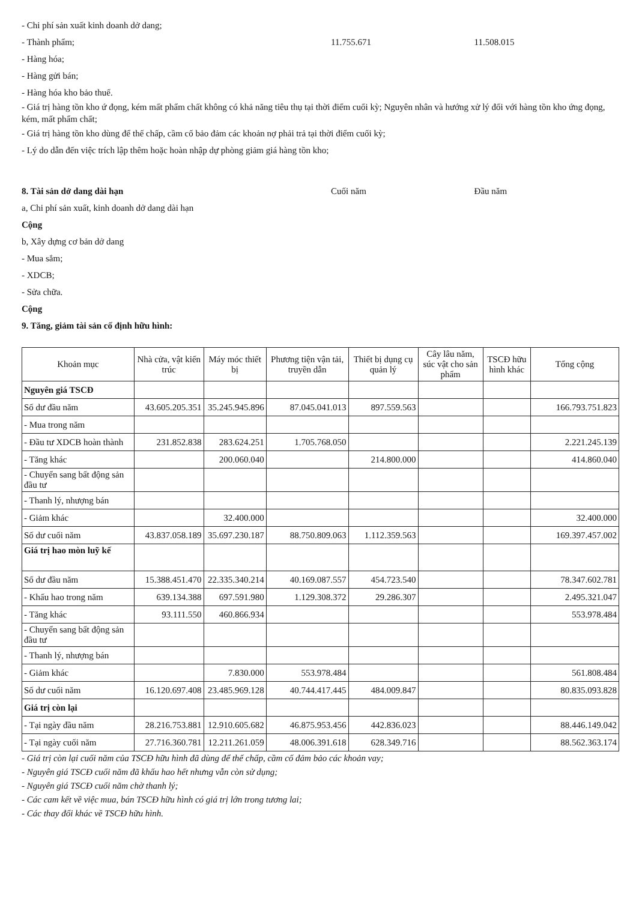- Chi phí sản xuất kinh doanh dở dang;
- Thành phẩm; 11.755.671 11.508.015
- Hàng hóa;
- Hàng gửi bán;
- Hàng hóa kho bảo thuế.
- Giá trị hàng tồn kho ứ đọng, kém mất phẩm chất không có khả năng tiêu thụ tại thời điểm cuối kỳ; Nguyên nhân và hướng xử lý đối với hàng tồn kho ứng đọng, kém, mất phẩm chất;
- Giá trị hàng tồn kho dùng để thế chấp, cầm cố bảo đảm các khoản nợ phải trả tại thời điểm cuối kỳ;
- Lý do dẫn đến việc trích lập thêm hoặc hoàn nhập dự phòng giảm giá hàng tồn kho;
8. Tài sản dở dang dài hạn Cuối năm Đầu năm
a, Chi phí sản xuất, kinh doanh dở dang dài hạn
Cộng
b, Xây dựng cơ bản dở dang
- Mua sắm;
- XDCB;
- Sửa chữa.
Cộng
9. Tăng, giảm tài sản cố định hữu hình:
| Khoản mục | Nhà cửa, vật kiến trúc | Máy móc thiết bị | Phương tiện vận tải, truyền dẫn | Thiết bị dụng cụ quản lý | Cây lâu năm, súc vật cho sản phẩm | TSCĐ hữu hình khác | Tổng cộng |
| --- | --- | --- | --- | --- | --- | --- | --- |
| Nguyên giá TSCĐ | | | | | | | |
| Số dư đầu năm | 43.605.205.351 | 35.245.945.896 | 87.045.041.013 | 897.559.563 | | | 166.793.751.823 |
| - Mua trong năm | | | | | | | |
| - Đầu tư XDCB hoàn thành | 231.852.838 | 283.624.251 | 1.705.768.050 | | | | 2.221.245.139 |
| - Tăng khác | | 200.060.040 | | 214.800.000 | | | 414.860.040 |
| - Chuyển sang bất động sản đầu tư | | | | | | | |
| - Thanh lý, nhượng bán | | | | | | | |
| - Giảm khác | | 32.400.000 | | | | | 32.400.000 |
| Số dư cuối năm | 43.837.058.189 | 35.697.230.187 | 88.750.809.063 | 1.112.359.563 | | | 169.397.457.002 |
| Giá trị hao mòn luỹ kế | | | | | | | |
| Số dư đầu năm | 15.388.451.470 | 22.335.340.214 | 40.169.087.557 | 454.723.540 | | | 78.347.602.781 |
| - Khấu hao trong năm | 639.134.388 | 697.591.980 | 1.129.308.372 | 29.286.307 | | | 2.495.321.047 |
| - Tăng khác | 93.111.550 | 460.866.934 | | | | | 553.978.484 |
| - Chuyển sang bất động sản đầu tư | | | | | | | |
| - Thanh lý, nhượng bán | | | | | | | |
| - Giảm khác | | 7.830.000 | 553.978.484 | | | | 561.808.484 |
| Số dư cuối năm | 16.120.697.408 | 23.485.969.128 | 40.744.417.445 | 484.009.847 | | | 80.835.093.828 |
| Giá trị còn lại | | | | | | | |
| - Tại ngày đầu năm | 28.216.753.881 | 12.910.605.682 | 46.875.953.456 | 442.836.023 | | | 88.446.149.042 |
| - Tại ngày cuối năm | 27.716.360.781 | 12.211.261.059 | 48.006.391.618 | 628.349.716 | | | 88.562.363.174 |
- Giá trị còn lại cuối năm của TSCĐ hữu hình đã dùng để thế chấp, cầm cố đảm bảo các khoản vay;
- Nguyên giá TSCĐ cuối năm đã khấu hao hết nhưng vẫn còn sử dụng;
- Nguyên giá TSCĐ cuối năm chờ thanh lý;
- Các cam kết về việc mua, bán TSCĐ hữu hình có giá trị lớn trong tương lai;
- Các thay đổi khác về TSCĐ hữu hình.